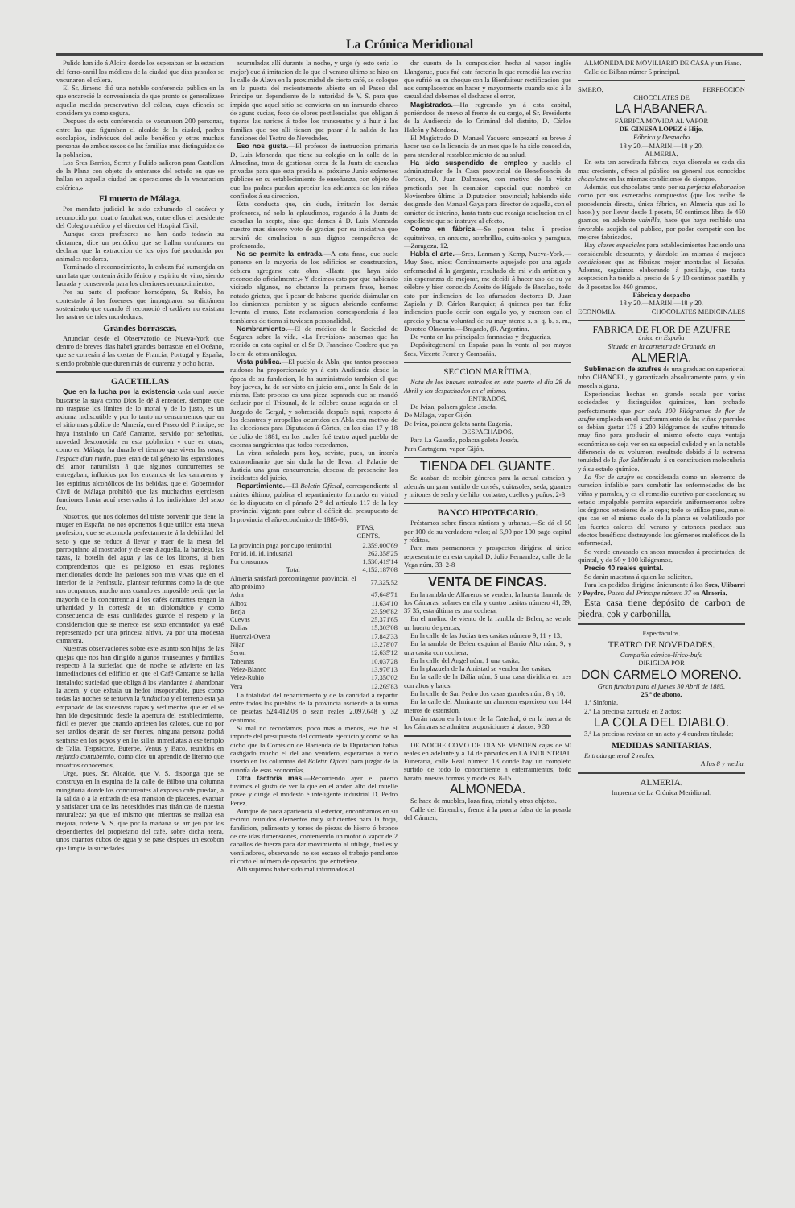La Crónica Meridional
Pulido han ido á Alcira donde los esperaban en la estacion del ferro-carril los médicos de la ciudad que dias pasados se vacunaron el cólera.
El Sr. Jimeno dió una notable conferencia pública en la que encareció la conveniencia de que pronto se generalizase aquella medida preservativa del cólera, cuya eficacia se considera ya como segura.
Despues de esta conferencia se vacunaron 200 personas, entre las que figuraban el alcalde de la ciudad, padres escolapios, individuos del asilo benéfico y otras muchas personas de ambos sexos de las familias mas distinguidas de la poblacion.
Los Sres Barrios, Serret y Pulido salieron para Castellon de la Plana con objeto de enterarse del estado en que se hallan en aquella ciudad las operaciones de la vacunacion colérica.»
El muerto de Málaga.
Por mandato judicial ha sido exhumado el cadáver y reconocido por cuatro facultativos, entre ellos el presidente del Colegio médico y el director del Hospital Civil.
Aunque estos profesores no han dado todavía su dictamen, dice un periódico que se hallan conformes en declarar que la extraccion de los ojos fué producida por animales roedores.
Terminado el reconocimiento, la cabeza fué sumergida en una lata que contenia ácido fénico y espiritu de vino, siendo lacrada y conservada para los ulteriores reconocimientos.
Por su parte el profesor homeópata, Sr. Rubio, ha contestado á los forenses que impugnaron su dictámen sosteniendo que cuando él reconoció el cadáver no existian los rastros de tales mordeduras.
Grandes borrascas.
Anuncian desde el Observatorio de Nueva-York que dentro de breves dias habrá grandes borrascas en el Océano, que se correrán á las costas de Francia, Portugal y España, siendo probable que duren más de cuarenta y ocho horas.
GACETILLAS
Que en la lucha por la existencia cada cual puede buscarse la suya como Dios le dé á entender, siempre que no traspase los límites de lo moral y de lo justo, es un axioma indiscutible y por lo tanto no censuraremos que en el sitio mas público de Almería, en el Paseo del Principe, se haya instalado un Café Cantante, servido por señoritas, novedad desconocida en esta poblacion y que en otras, como en Málaga, ha durado el tiempo que viven las rosas, l'espace d'un matin, pues eran de tal género las espansiones del amor naturalista á que algunos concurrentes se entregaban, influidos por los encantos de las camareras y los espiritus alcohólicos de las bebidas, que el Gobernador Civil de Málaga prohibió que las muchachas ejerciesen funciones hasta aquí reservadas á los individuos del sexo feo.
Nosotros, que nos dolemos del triste porvenir que tiene la muger en España, no nos oponemos á que utilice esta nueva profesion, que se acomoda perfectamente á la debilidad del sexo y que se reduce á llevar y traer de la mesa del parroquiano al mostrador y de este á aquella, la bandeja, las tazas, la botella del agua y las de los licores, si bien comprendemos que es peligroso en estas regiones meridionales donde las pasiones son mas vivas que en el interior de la Península, plantear reformas como la de que nos ocupamos, mucho mas cuando es imposible pedir que la mayoría de la concurrencia á los cafés cantantes tengan la urbanidad y la cortesía de un diplomático y como consecuencia de esas cualidades guarde el respeto y la consideracion que se merece ese sexo encantador, ya esté representado por una princesa altiva, ya por una modesta camarera.
Nuestras observaciones sobre este asunto son hijas de las quejas que nos han dirigido algunos transeuntes y familias respecto á la suciedad que de noche se advierte en las inmediaciones del edificio en que el Café Cantante se halla instalado; suciedad que obliga á los viandantes á abandonar la acera, y que exhala un hedor insoportable, pues como todas las noches se renueva la fundacion y el terreno esta ya empapado de las sucesivas capas y sedimentos que en él se han ido depositando desde la apertura del establecimiento, fácil es prever, que cuando aprieten los calores, que no por ser tardíos dejarán de ser fuertes, ninguna persona podrá sentarse en los poyos y en las sillas inmediatas á ese templo de Talia, Terpsícore, Euterpe, Venus y Baco, reunidos en nefando contubernio, como dice un aprendiz de literato que nosotros conocemos.
Urge, pues, Sr. Alcalde, que V. S. disponga que se construya en la esquina de la calle de Bilbao una columna mingitoria donde los concurrentes al expreso café puedan, á la salida ó á la entrada de esa mansion de placeres, evacuar y satisfacer una de las necesidades mas tiránicas de nuestra naturaleza; ya que así mismo que mientras se realiza esa mejora, ordene V. S. que por la mañana se arr jen por los dependientes del propietario del café, sobre dicha acera, unos cuantos cubos de agua y se pase despues un escobon que limpie la suciedades
acumuladas allí durante la noche, y urge (y esto seria lo mejor) que á imitacion de lo que el verano último se hizo en la calle de Alava en la proximidad de cierto café, se coloque en la puerta del recientemente abierto en el Paseo del Principe un dependiente de la autoridad de V. S. para que impida que aquel sitio se convierta en un inmundo charco de aguas sucias, foco de olores pestilenciales que obligan á taparse las narices á todos los transeuntes y á huir á las familias que por allí tienen que pasar á la salida de las funciones del Teatro de Novedades.
Eso nos gusta.—El profesor de instruccion primaria D. Luis Moncada, que tiene su colegio en la calle de la Almedina, trata de gestionar cerca de la Junta de escuelas privadas para que esta presida el próximo Junio exámenes públicos en su establecimiento de enseñanza, con objeto de que los padres puedan apreciar los adelantos de los niños confiados á su direccion.
Esta conducta que, sin duda, imitarán los demás profesores, nó solo la aplaudimos, rogando á la Junta de escuelas la acepte, sino que damos á D. Luis Moncada nuestro mas sincero voto de gracias por su iniciativa que servirá de emulacion a sus dignos compañeros de profesorado.
No se permite la entrada.—A esta frase, que suele ponerse en la mayoria de los edificios en construccion, debiera agregarse esta obra. «Hasta que haya sido reconocido oficialmente.» Y decimos esto por que habiendo visitado algunos, no obstante la primera frase, hemos notado grietas, que á pesar de haberse querido disimular en los cimientos, persisten y se siguen abriendo conforme levanta el muro. Esta reclamacion corresponderia á los temblores de tierra si tuviesen personalidad.
Nombramiento.—El de médico de la Sociedad de Seguros sobre la vida. «La Prevision» sabemos que ha recaido en esta capital en el Sr. D. Francisco Cordero que ya lo era de otras análogas.
Vista pública.—El pueblo de Abla, que tantos procesos ruidosos ha proporcionado ya á esta Audiencia desde la época de su fundacion, le ha suministrado tambien el que hoy jueves, ha de ser visto en juicio oral, ante la Sala de la misma. Este proceso es una pieza separada que se mandó deducir por el Tribunal, de la célebre causa seguida en el Juzgado de Gergal, y sobreseida después aqui, respecto á los desastres y atropellos ocurridos en Abla con motivo de las elecciones para Diputados á Córtes, en los dias 17 y 18 de Julio de 1881, en los cuales fué teatro aquel pueblo de escenas sangrientas que todos recordamos.
La vista señalada para hoy, reviste, pues, un interés extraordinario que sin duda ha de llevar al Palacio de Justicia una gran concurrencia, deseosa de presenciar los incidentes del juicio.
Repartimiento.—El Boletin Oficial, correspondiente al mártes último, publica el repartimiento formado en virtud de lo dispuesto en el párrafo 2.° del artículo 117 de la ley provincial vigente para cubrir el déficit del presupuesto de la provincia el año económico de 1885-86.
| | PTAS. CENTS. |
| --- | --- |
| La provincia paga por cupo territorial | 2.359.000'69 |
| Por id. id. id. industrial | 262.358'25 |
| Por consumos | 1.530.419'14 |
| Total | 4.152.187'08 |
| Almería satisfará porcontingente provincial el año próximo | 77.325.52 |
| Adra | 47.648'71 |
| Albox | 11.634'10 |
| Berja | 23.596'82 |
| Cuevas | 25.371'65 |
| Dalias | 15.303'08 |
| Huercal-Overa | 17.842'33 |
| Nijar | 13.278'07 |
| Seron | 12.635'12 |
| Tabernas | 10.037'28 |
| Velez-Blanco | 13.976'13 |
| Velez-Rubio | 17.350'02 |
| Vera | 12.269'83 |
La totalidad del repartimiento y de la cantidad á repartir entre todos los pueblos de la provincia asciende á la suma de pesetas 524.412.08 ó sean reales 2.097.648 y 32 céntimos.
Si mal no recordamos, poco mas ó menos, ese fué el importe del presupuesto del corriente ejercicio y como se ha dicho que la Comision de Hacienda de la Diputacion habia castigado mucho el del año venidero, esperamos á verlo inserto en las columnas del Boletin Oficial para juzgar de la cuantía de esas economías.
Otra factoria mas.—Recorriendo ayer el puerto tuvimos el gusto de ver la que en el anden alto del muelle posee y dirige el modesto é inteligente industrial D. Pedro Perez.
Aunque de poca apariencia al esterior, encontramos en su recinto reunidos elementos muy suficientes para la forja, fundicion, pulimento y torres de piezas de hierro ó bronce de cre idas dimensiones, conteniendo un motor ó vapor de 2 caballos de fuerza para dar movimiento al utilage, fuelles y ventiladores, observando no ser escaso el trabajo pendiente ni corto el número de operarios que entretiene.
Allí supimos haber sido mal informados al
dar cuenta de la composicion hecha al vapor inglés Llangorue, pues fué esta factoria la que remedió las averias que sufrió en su choque con la Bienfaiteur rectificacion que nos complacemos en hacer y mayormente cuando solo á la casualidad debemos el deshacer el error.
Magistrados.—Ha regresado ya á esta capital, poniéndose de nuevo al frente de su cargo, el Sr. Presidente de la Audiencia de lo Criminal del distrito, D. Cárlos Halcón y Mendoza.
El Magistrado D. Manuel Yaquero empezará en breve á hacer uso de la licencia de un mes que le ha sido concedida, para atender al restablecimiento de su salud.
Ha sido suspendido de empleo y sueldo el administrador de la Casa provincial de Beneficencia de Tortosa, D. Juan Dalmases, con motivo de la visita practicada por la comision especial que nombró en Noviembre último la Diputacion provincial; habiendo sido designado don Manuel Gaya para director de aquella, con el carácter de interino, hasta tanto que recaiga resolucion en el expediente que se instruye al efecto.
Como en fábrica.—Se ponen telas á precios equitativos, en antucas, sombrillas, quita-soles y paraguas.—Zaragoza. 12.
Habla el arte.—Sres. Lanman y Kemp, Nueva-York.—Muy Sres. míos: Continuamente aquejado por una aguda enfermedad á la garganta, resultado de mi vida artística y sin esperanzas de mejorar, me decidí á hacer uso de su ya célebre y bien conocido Aceite de Hígado de Bacalao, todo esto por indicacion de los afamados doctores D. Juan Zapiola y D. Cárlos Ranquier, á quienes por tan feliz indicacion puedo decir con orgullo yo, y cuenten con el aprecio y buena voluntad de su muy atento s. s. q. b. s. m., Doroteo Olavarria.—Bragado, (R. Argentina.
De venta en las principales farmacias y droguerias.
Depósitogeneral en España para la venta al por mayor Sres. Vicente Ferrer y Compañia.
SECCION MARÍTIMA.
Nota de los buques entrados en este puerto el dia 28 de Abril y los despachados en el mismo.
ENTRADOS.
De Iviza, polacra goleta Josefa.
De Málaga, vapor Gijón.
De Iviza, polacra goleta santa Eugenia.
DESPACHADOS.
Para La Guardia, polacra goleta Josefa.
Para Cartagena, vapor Gijón.
TIENDA DEL GUANTE.
Se acaban de recibir géneros para la actual estacion y además un gran surtido de corsés, quitasoles, seda, guantes y mitones de seda y de hilo, corbatas, cuellos y puños. 2-8
BANCO HIPOTECARIO.
Préstamos sobre fincas rústicas y urbanas.—Se dá el 50 por 100 de su verdadero valor; al 6,90 por 100 pago capital y réditos.
Para mas pormenores y prospectos dirigirse al único representante en esta capital D. Julio Fernandez, calle de la Vega núm. 33. 2-8
VENTA DE FINCAS.
En la rambla de Alfareros se venden: la huerta llamada de los Cámaras, solares en ella y cuatro casitas número 41, 39, 37 35, esta última es una cochera.
En el molino de viento de la rambla de Belen; se vende un huerto de pencas.
En la calle de las Judias tres casitas número 9, 11 y 13.
En la rambla de Belen esquina al Barrio Alto núm. 9, y una casita con cochera.
En la calle del Angel núm. 1 una casita.
En la plazuela de la Amistad se venden dos casitas.
En la calle de la Dália núm. 5 una casa dividida en tres con altos y bajos.
En la calle de San Pedro dos casas grandes núm. 8 y 10.
En la calle del Almirante un almacen espacioso con 144 metros de estension.
Darán razon en la torre de la Catedral, ó en la huerta de los Cámaras se admiten proposiciones á plazos. 9 30
DE NOCHE COMO DE DIA SE VENDEN cajas de 50 reales en adelante y á 14 de párvulos en LA INDUSTRIAL Funeraria, calle Real número 13 donde hay un completo surtido de todo lo concerniente a enterramientos, todo barato, nuevas formas y modelos. 8-15
ALMONEDA.
Se hace de muebles, loza fina, cristal y otros objetos.
Calle del Enjendro, frente á la puerta falsa de la posada del Cármen.
ALMONEDA DE MOVILIARIO DE CASA y un Piano.
Calle de Bilbao númer 5 principal.
SMERO. PERFECCION
CHOCOLATES DE
LA HABANERA.
FÁBRICA MOVIDA AL VAPOR
DE GINESA LOPEZ é Hijo.
Fábrica y Despacho
18 y 20.—MARIN.—18 y 20.
ALMERIA.
En esta tan acreditada fábrica, cuya clientela es cada dia mas creciente, ofrece al público en general sus conocidos chocolates en las mismas condiciones de siempre.
Además, sus chocolates tanto por su perfecta elaboracion como por sus esmerados compuestos (que los recibe de procedencia directa, única fábrica, en Almeria que así lo hace.) y por llevar desde 1 peseta, 50 centimos libra de 460 gramos, en adelante vainilla, hace que haya recibido una favorable acojida del publico, por poder competir con los mejores fabricados.
Hay clases especiales para establecimientos haciendo una considerable descuento, y dándole las mismas ó mejores condiciones que as fábricas mejor montadas el España. Ademas, seguimos elaborando á pastillaje, que tanta aceptacion ha tenido al precio de 5 y 10 centimos pastilla, y de 3 pesetas los 460 gramos.
Fábrica y despacho
18 y 20.—MARIN.—18 y 20.
ECONOMIA. CHOCOLATES MEDICINALES
FABRICA DE FLOR DE AZUFRE
única en España
Situada en la carretera de Granada en
ALMERIA.
Sublimacion de azufres de una graduacion superior al tubo CHANCEL, y garantizado absolutamente puro, y sin mezcla alguna.
Experiencias hechas en grande escala por varias sociedades y distinguidos químicos, han probado perfectamente que por cada 100 kilógramos de flor de azufre empleada en el azuframmiento de las viñas y parrales se debian gastar 175 á 200 kilógramos de azufre triturado muy fino para producir el mismo efecto cuya ventaja económica se deja ver en su especial calidad y en la notable diferencia de su volumen; resultado debido á la extrema tenuidad de la flor Sublimada, á su constitucion molecularia y á su estado químico.
La flor de azufre es considerada como un elemento de curacion infalible para combatir las enfermedades de las viñas y parrales, y es el remedio curativo por escelencia; su estado impalpable permita esparcirle uniformemente sobre los órganos esteriores de la cepa; todo se utilize pues, aun el que cae en el mismo suelo de la planta es volatilizado por los fuertes calores del verano y entonces produce sus efectos benéficos destruyendo los gérmenes maléficos de la enfermedad.
Se vende envasado en sacos marcados á precintados, de quintal, y de 50 y 100 kilógramos.
Precio 40 reales quintal.
Se darán muestras á quien las soliciten.
Para los pedidos dirigirse únicamente á los Sres. Ulibarri y Peydro. Paseo del Principe número 37 en Almeria.
Esta casa tiene depósito de carbon de piedra, cok y carbonilla.
Espectáculos.
TEATRO DE NOVEDADES.
Compañía cómico-lírico-bufa
DIRIGIDA POR
DON CARMELO MORENO.
Gran funcion para el jueves 30 Abril de 1885.
25.ª de abono.
1.ª Sinfonia.
2.ª La preciosa zarzuela en 2 actos:
LA COLA DEL DIABLO.
3.ª La preciosa revista en un acto y 4 cuadros titulada:
MEDIDAS SANITARIAS.
Entrada general 2 reales.
A las 8 y media.
ALMERIA.
Imprenta de La Crónica Meridional.